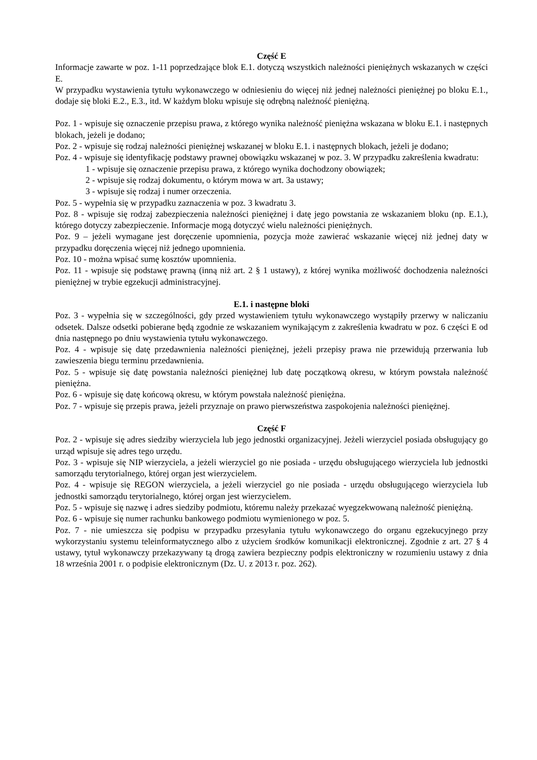Część E
Informacje zawarte w poz. 1-11 poprzedzające blok E.1. dotyczą wszystkich należności pieniężnych wskazanych w części E.
W przypadku wystawienia tytułu wykonawczego w odniesieniu do więcej niż jednej należności pieniężnej po bloku E.1., dodaje się bloki E.2., E.3., itd. W każdym bloku wpisuje się odrębną należność pieniężną.
Poz. 1 - wpisuje się oznaczenie przepisu prawa, z którego wynika należność pieniężna wskazana w bloku E.1. i następnych blokach, jeżeli je dodano;
Poz. 2 - wpisuje się rodzaj należności pieniężnej wskazanej w bloku E.1. i następnych blokach, jeżeli je dodano;
Poz. 4 - wpisuje się identyfikację podstawy prawnej obowiązku wskazanej w poz. 3. W przypadku zakreślenia kwadratu:
1 - wpisuje się oznaczenie przepisu prawa, z którego wynika dochodzony obowiązek;
2 - wpisuje się rodzaj dokumentu, o którym mowa w art. 3a ustawy;
3 - wpisuje się rodzaj i numer orzeczenia.
Poz. 5 - wypełnia się w przypadku zaznaczenia w poz. 3 kwadratu 3.
Poz. 8 - wpisuje się rodzaj zabezpieczenia należności pieniężnej i datę jego powstania ze wskazaniem bloku (np. E.1.), którego dotyczy zabezpieczenie. Informacje mogą dotyczyć wielu należności pieniężnych.
Poz. 9 – jeżeli wymagane jest doręczenie upomnienia, pozycja może zawierać wskazanie więcej niż jednej daty w przypadku doręczenia więcej niż jednego upomnienia.
Poz. 10 - można wpisać sumę kosztów upomnienia.
Poz. 11 - wpisuje się podstawę prawną (inną niż art. 2 § 1 ustawy), z której wynika możliwość dochodzenia należności pieniężnej w trybie egzekucji administracyjnej.
E.1. i następne bloki
Poz. 3 - wypełnia się w szczególności, gdy przed wystawieniem tytułu wykonawczego wystąpiły przerwy w naliczaniu odsetek. Dalsze odsetki pobierane będą zgodnie ze wskazaniem wynikającym z zakreślenia kwadratu w poz. 6 części E od dnia następnego po dniu wystawienia tytułu wykonawczego.
Poz. 4 - wpisuje się datę przedawnienia należności pieniężnej, jeżeli przepisy prawa nie przewidują przerwania lub zawieszenia biegu terminu przedawnienia.
Poz. 5 - wpisuje się datę powstania należności pieniężnej lub datę początkową okresu, w którym powstała należność pieniężna.
Poz. 6 - wpisuje się datę końcową okresu, w którym powstała należność pieniężna.
Poz. 7 - wpisuje się przepis prawa, jeżeli przyznaje on prawo pierwszeństwa zaspokojenia należności pieniężnej.
Część F
Poz. 2 - wpisuje się adres siedziby wierzyciela lub jego jednostki organizacyjnej. Jeżeli wierzyciel posiada obsługujący go urząd wpisuje się adres tego urzędu.
Poz. 3 - wpisuje się NIP wierzyciela, a jeżeli wierzyciel go nie posiada - urzędu obsługującego wierzyciela lub jednostki samorządu terytorialnego, której organ jest wierzycielem.
Poz. 4 - wpisuje się REGON wierzyciela, a jeżeli wierzyciel go nie posiada - urzędu obsługującego wierzyciela lub jednostki samorządu terytorialnego, której organ jest wierzycielem.
Poz. 5 - wpisuje się nazwę i adres siedziby podmiotu, któremu należy przekazać wyegzekwowaną należność pieniężną.
Poz. 6 - wpisuje się numer rachunku bankowego podmiotu wymienionego w poz. 5.
Poz. 7 - nie umieszcza się podpisu w przypadku przesyłania tytułu wykonawczego do organu egzekucyjnego przy wykorzystaniu systemu teleinformatycznego albo z użyciem środków komunikacji elektronicznej. Zgodnie z art. 27 § 4 ustawy, tytuł wykonawczy przekazywany tą drogą zawiera bezpieczny podpis elektroniczny w rozumieniu ustawy z dnia 18 września 2001 r. o podpisie elektronicznym (Dz. U. z 2013 r. poz. 262).